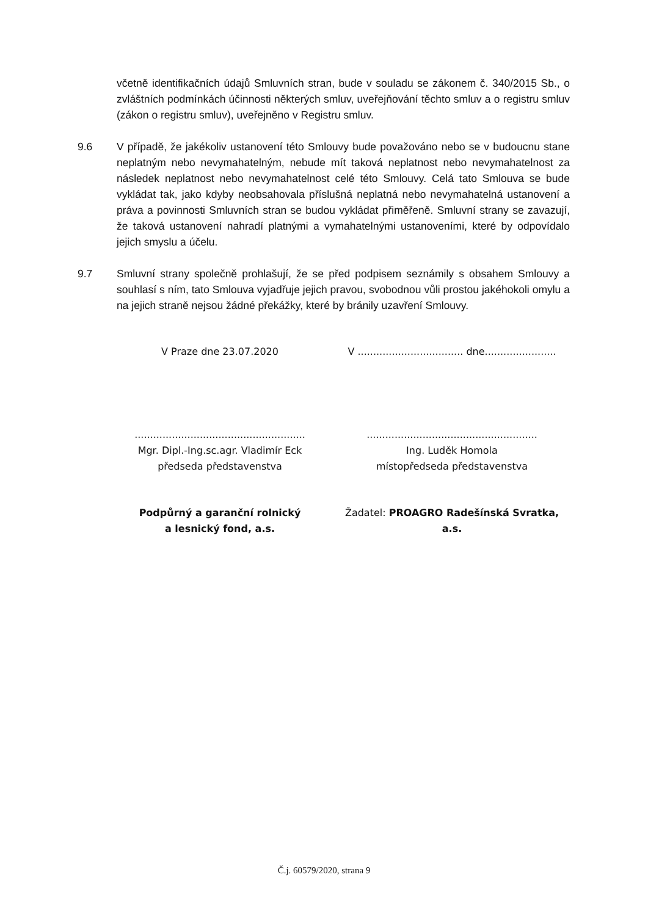včetně identifikačních údajů Smluvních stran, bude v souladu se zákonem č. 340/2015 Sb., o zvláštních podmínkách účinnosti některých smluv, uveřejňování těchto smluv a o registru smluv (zákon o registru smluv), uveřejněno v Registru smluv.
9.6 V případě, že jakékoliv ustanovení této Smlouvy bude považováno nebo se v budoucnu stane neplatným nebo nevymahatelným, nebude mít taková neplatnost nebo nevymahatelnost za následek neplatnost nebo nevymahatelnost celé této Smlouvy. Celá tato Smlouva se bude vykládat tak, jako kdyby neobsahovala příslušná neplatná nebo nevymahatelná ustanovení a práva a povinnosti Smluvních stran se budou vykládat přiměřeně. Smluvní strany se zavazují, že taková ustanovení nahradí platnými a vymahatelnými ustanoveními, které by odpovídalo jejich smyslu a účelu.
9.7 Smluvní strany společně prohlašují, že se před podpisem seznámily s obsahem Smlouvy a souhlasí s ním, tato Smlouva vyjadřuje jejich pravou, svobodnou vůli prostou jakéhokoli omylu a na jejich straně nejsou žádné překážky, které by bránily uzavření Smlouvy.
V Praze dne 23.07.2020 V .................................. dne.......................
.......................................................
Mgr. Dipl.-Ing.sc.agr. Vladimír Eck
předseda představenstva
.......................................................
Ing. Luděk Homola
místopředseda představenstva
Podpůrný a garanční rolnický
a lesnický fond, a.s.
Žadatel: PROAGRO Radešínská Svratka, a.s.
Č.j. 60579/2020, strana 9